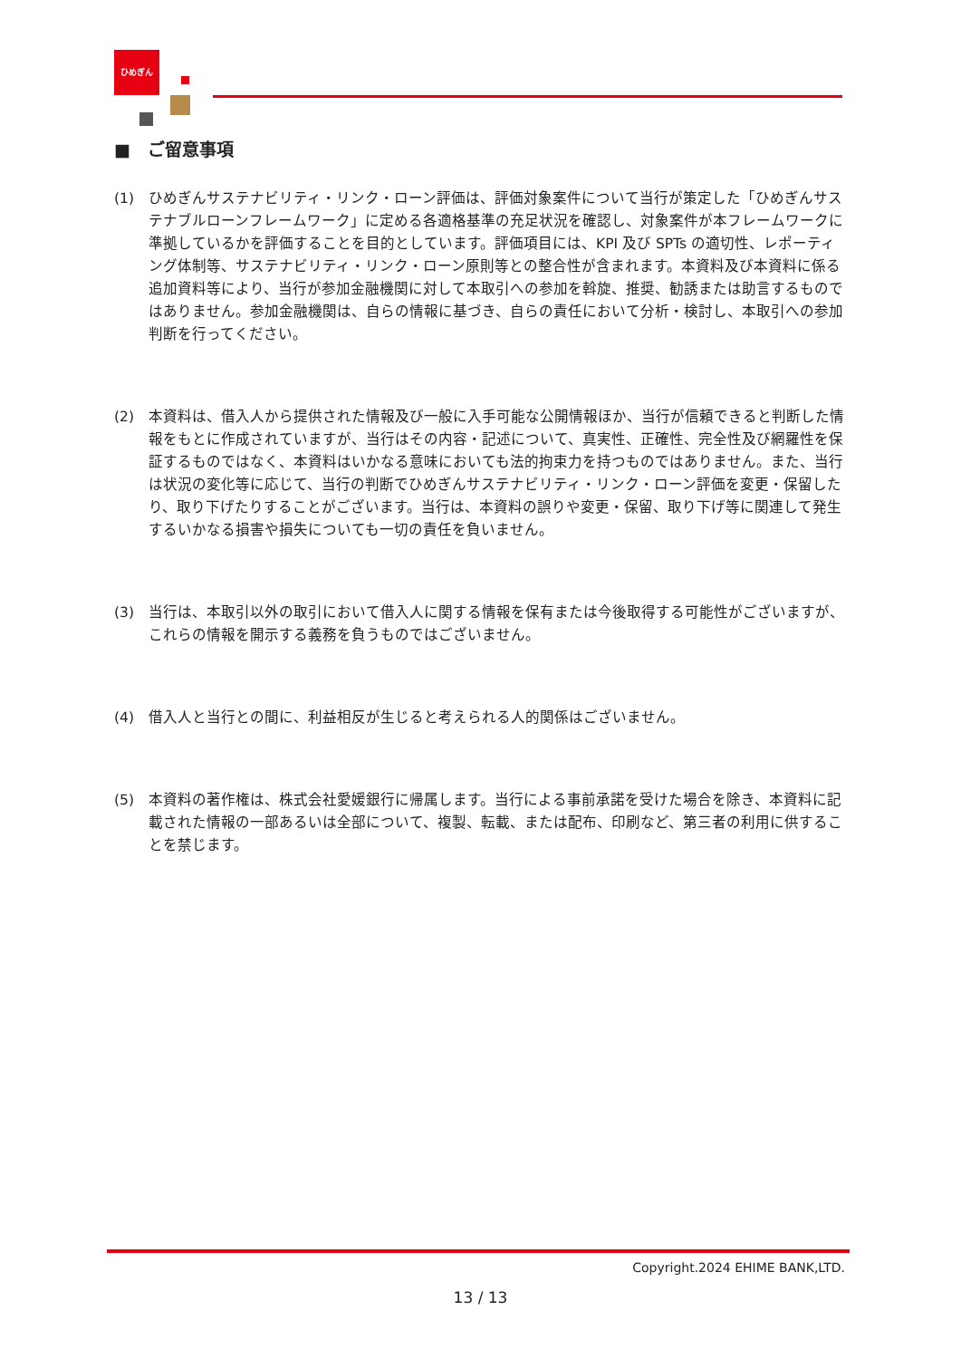ひめぎん
■　ご留意事項
(1) ひめぎんサステナビリティ・リンク・ローン評価は、評価対象案件について当行が策定した「ひめぎんサステナブルローンフレームワーク」に定める各適格基準の充足状況を確認し、対象案件が本フレームワークに準拠しているかを評価することを目的としています。評価項目には、KPI 及び SPTs の適切性、レポーティング体制等、サステナビリティ・リンク・ローン原則等との整合性が含まれます。本資料及び本資料に係る追加資料等により、当行が参加金融機関に対して本取引への参加を斡旋、推奨、勧誘または助言するものではありません。参加金融機関は、自らの情報に基づき、自らの責任において分析・検討し、本取引への参加判断を行ってください。
(2) 本資料は、借入人から提供された情報及び一般に入手可能な公開情報ほか、当行が信頼できると判断した情報をもとに作成されていますが、当行はその内容・記述について、真実性、正確性、完全性及び網羅性を保証するものではなく、本資料はいかなる意味においても法的拘束力を持つものではありません。また、当行は状況の変化等に応じて、当行の判断でひめぎんサステナビリティ・リンク・ローン評価を変更・保留したり、取り下げたりすることがございます。当行は、本資料の誤りや変更・保留、取り下げ等に関連して発生するいかなる損害や損失についても一切の責任を負いません。
(3) 当行は、本取引以外の取引において借入人に関する情報を保有または今後取得する可能性がございますが、これらの情報を開示する義務を負うものではございません。
(4) 借入人と当行との間に、利益相反が生じると考えられる人的関係はございません。
(5) 本資料の著作権は、株式会社愛媛銀行に帰属します。当行による事前承諾を受けた場合を除き、本資料に記載された情報の一部あるいは全部について、複製、転載、または配布、印刷など、第三者の利用に供することを禁じます。
Copyright.2024 EHIME BANK,LTD.
13 / 13